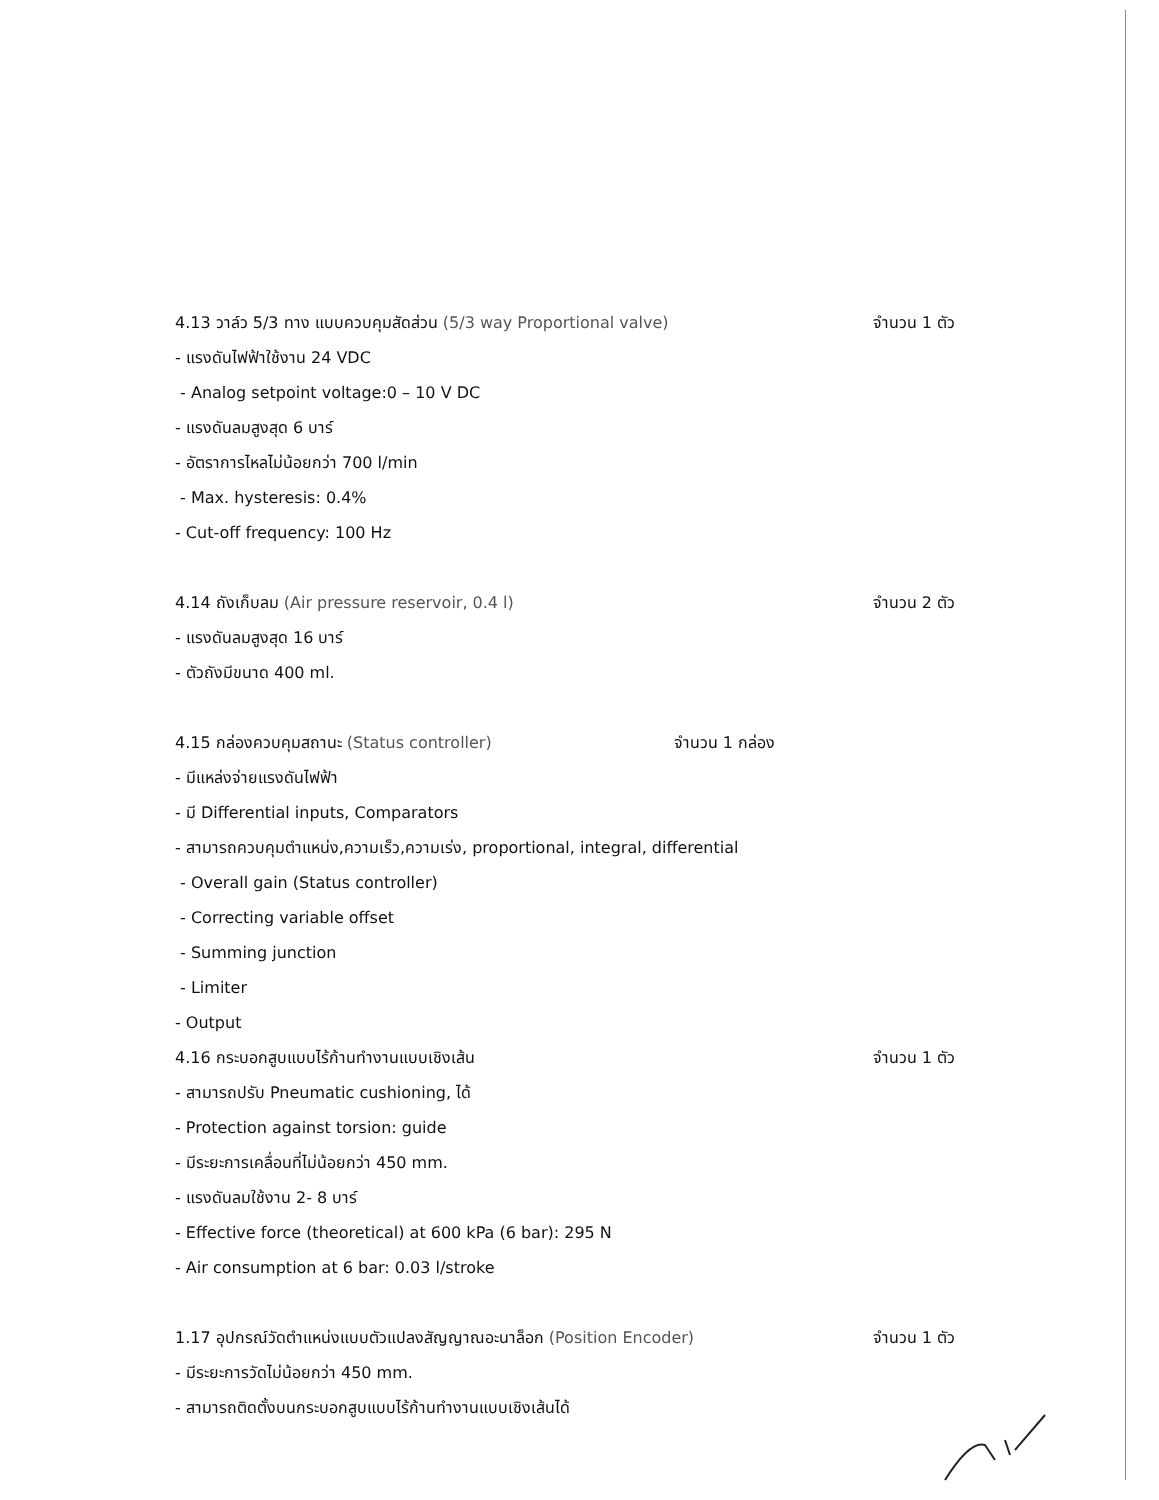4.13 วาล์ว 5/3 ทาง แบบควบคุมสัดส่วน (5/3 way Proportional valve) จำนวน 1 ตัว
- แรงดันไฟฟ้าใช้งาน 24 VDC
- Analog setpoint voltage:0 – 10 V DC
- แรงดันลมสูงสุด 6 บาร์
- อัตราการไหลไม่น้อยกว่า 700 l/min
- Max. hysteresis: 0.4%
- Cut-off frequency: 100 Hz
4.14 ถังเก็บลม (Air pressure reservoir, 0.4 l) จำนวน 2 ตัว
- แรงดันลมสูงสุด 16 บาร์
- ตัวถังมีขนาด 400 ml.
4.15 กล่องควบคุมสถานะ (Status controller) จำนวน 1 กล่อง
- มีแหล่งจ่ายแรงดันไฟฟ้า
- มี Differential inputs, Comparators
- สามารถควบคุมตำแหน่ง,ความเร็ว,ความเร่ง, proportional, integral, differential
- Overall gain (Status controller)
- Correcting variable offset
- Summing junction
- Limiter
- Output
4.16 กระบอกสูบแบบไร้ก้านทำงานแบบเชิงเส้น จำนวน 1 ตัว
- สามารถปรับ Pneumatic cushioning, ได้
- Protection against torsion: guide
- มีระยะการเคลื่อนที่ไม่น้อยกว่า 450 mm.
- แรงดันลมใช้งาน 2- 8 บาร์
- Effective force (theoretical) at 600 kPa (6 bar): 295 N
- Air consumption at 6 bar: 0.03 l/stroke
1.17 อุปกรณ์วัดตำแหน่งแบบตัวแปลงสัญญาณอะนาล็อก (Position Encoder) จำนวน 1 ตัว
- มีระยะการวัดไม่น้อยกว่า 450 mm.
- สามารถติดตั้งบนกระบอกสูบแบบไร้ก้านทำงานแบบเชิงเส้นได้